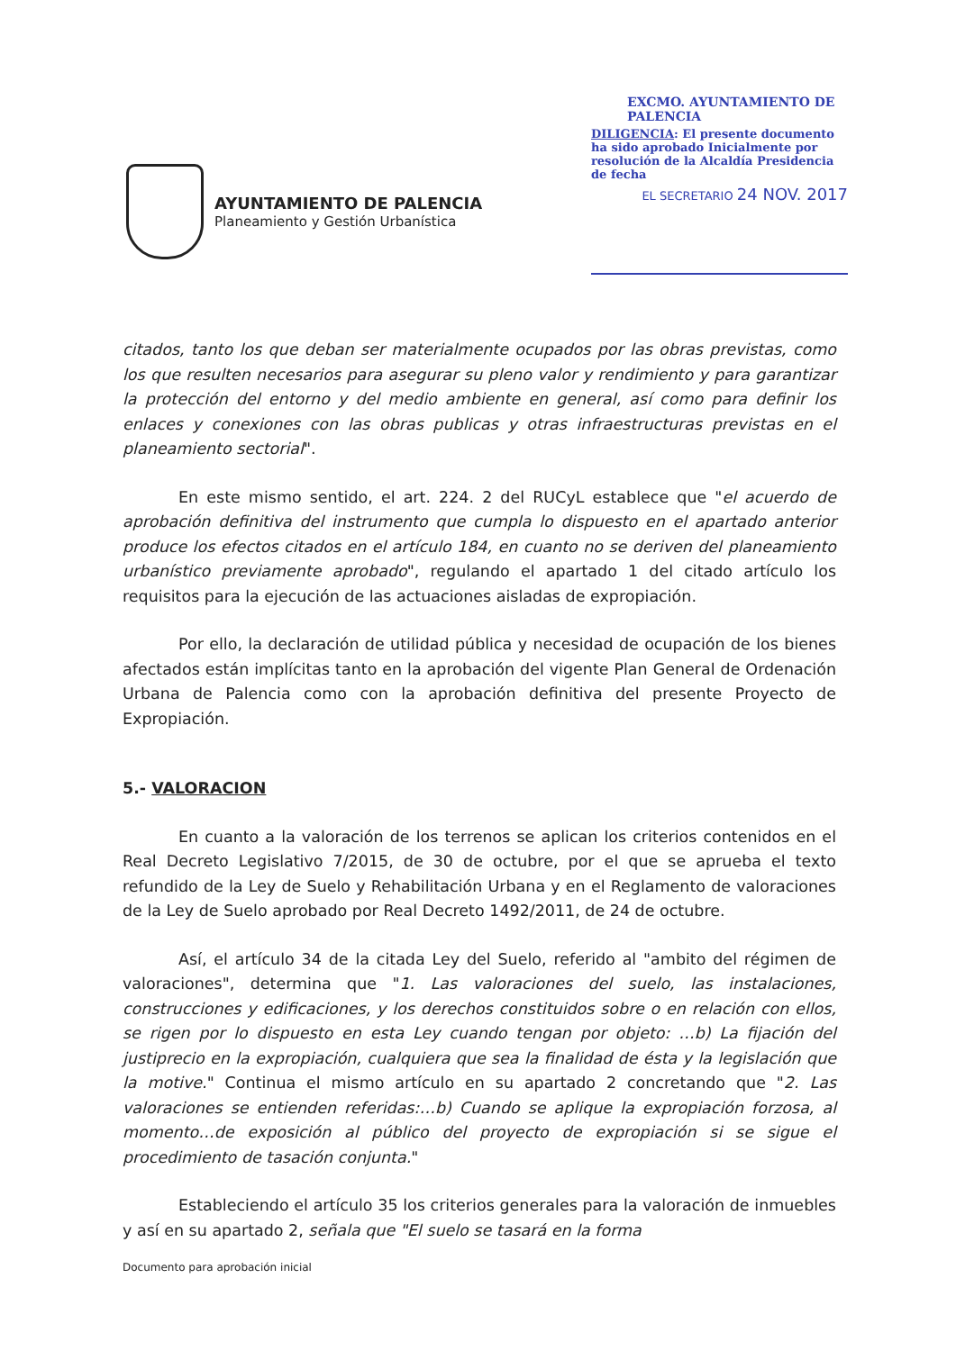AYUNTAMIENTO DE PALENCIA
Planeamiento y Gestión Urbanística
EXCMO. AYUNTAMIENTO DE PALENCIA
DILIGENCIA: El presente documento ha sido aprobado Inicialmente por resolución de la Alcaldía Presidencia de fecha
EL SECRETARIO 24 NOV. 2017
citados, tanto los que deban ser materialmente ocupados por las obras previstas, como los que resulten necesarios para asegurar su pleno valor y rendimiento y para garantizar la protección del entorno y del medio ambiente en general, así como para definir los enlaces y conexiones con las obras publicas y otras infraestructuras previstas en el planeamiento sectorial".
En este mismo sentido, el art. 224. 2 del RUCyL establece que "el acuerdo de aprobación definitiva del instrumento que cumpla lo dispuesto en el apartado anterior produce los efectos citados en el artículo 184, en cuanto no se deriven del planeamiento urbanístico previamente aprobado", regulando el apartado 1 del citado artículo los requisitos para la ejecución de las actuaciones aisladas de expropiación.
Por ello, la declaración de utilidad pública y necesidad de ocupación de los bienes afectados están implícitas tanto en la aprobación del vigente Plan General de Ordenación Urbana de Palencia como con la aprobación definitiva del presente Proyecto de Expropiación.
5.- VALORACION
En cuanto a la valoración de los terrenos se aplican los criterios contenidos en el Real Decreto Legislativo 7/2015, de 30 de octubre, por el que se aprueba el texto refundido de la Ley de Suelo y Rehabilitación Urbana y en el Reglamento de valoraciones de la Ley de Suelo aprobado por Real Decreto 1492/2011, de 24 de octubre.
Así, el artículo 34 de la citada Ley del Suelo, referido al "ambito del régimen de valoraciones", determina que "1. Las valoraciones del suelo, las instalaciones, construcciones y edificaciones, y los derechos constituidos sobre o en relación con ellos, se rigen por lo dispuesto en esta Ley cuando tengan por objeto: …b) La fijación del justiprecio en la expropiación, cualquiera que sea la finalidad de ésta y la legislación que la motive." Continua el mismo artículo en su apartado 2 concretando que "2. Las valoraciones se entienden referidas:…b) Cuando se aplique la expropiación forzosa, al momento…de exposición al público del proyecto de expropiación si se sigue el procedimiento de tasación conjunta."
Estableciendo el artículo 35 los criterios generales para la valoración de inmuebles y así en su apartado 2, señala que "El suelo se tasará en la forma
Documento para aprobación inicial